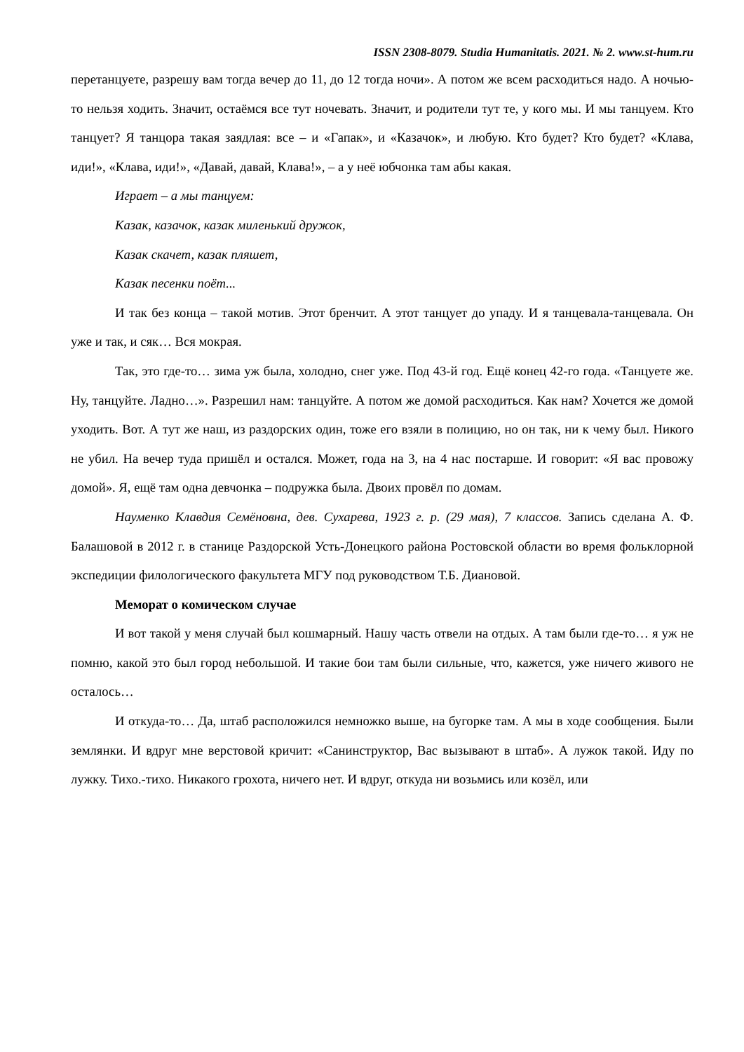ISSN 2308-8079. Studia Humanitatis. 2021. № 2. www.st-hum.ru
перетанцуете, разрешу вам тогда вечер до 11, до 12 тогда ночи». А потом же всем расходиться надо. А ночью-то нельзя ходить. Значит, остаёмся все тут ночевать. Значит, и родители тут те, у кого мы. И мы танцуем. Кто танцует? Я танцора такая заядлая: все – и «Гапак», и «Казачок», и любую. Кто будет? Кто будет? «Клава, иди!», «Клава, иди!», «Давай, давай, Клава!», – а у неё юбчонка там абы какая.
Играет – а мы танцуем:
Казак, казачок, казак миленький дружок,
Казак скачет, казак пляшет,
Казак песенки поёт...
И так без конца – такой мотив. Этот бренчит. А этот танцует до упаду. И я танцевала-танцевала. Он уже и так, и сяк… Вся мокрая.
Так, это где-то… зима уж была, холодно, снег уже. Под 43-й год. Ещё конец 42-го года. «Танцуете же. Ну, танцуйте. Ладно…». Разрешил нам: танцуйте. А потом же домой расходиться. Как нам? Хочется же домой уходить. Вот. А тут же наш, из раздорских один, тоже его взяли в полицию, но он так, ни к чему был. Никого не убил. На вечер туда пришёл и остался. Может, года на 3, на 4 нас постарше. И говорит: «Я вас провожу домой». Я, ещё там одна девчонка – подружка была. Двоих провёл по домам.
Науменко Клавдия Семёновна, дев. Сухарева, 1923 г. р. (29 мая), 7 классов. Запись сделана А. Ф. Балашовой в 2012 г. в станице Раздорской Усть-Донецкого района Ростовской области во время фольклорной экспедиции филологического факультета МГУ под руководством Т.Б. Диановой.
Меморат о комическом случае
И вот такой у меня случай был кошмарный. Нашу часть отвели на отдых. А там были где-то… я уж не помню, какой это был город небольшой. И такие бои там были сильные, что, кажется, уже ничего живого не осталось…
И откуда-то… Да, штаб расположился немножко выше, на бугорке там. А мы в ходе сообщения. Были землянки. И вдруг мне верстовой кричит: «Санинструктор, Вас вызывают в штаб». А лужок такой. Иду по лужку. Тихо.-тихо. Никакого грохота, ничего нет. И вдруг, откуда ни возьмись или козёл, или